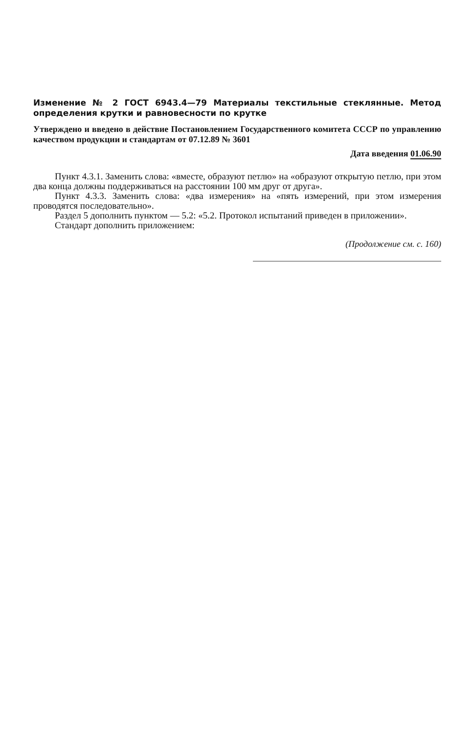Изменение № 2 ГОСТ 6943.4—79 Материалы текстильные стеклянные. Метод определения крутки и равновесности по крутке
Утверждено и введено в действие Постановлением Государственного комитета СССР по управлению качеством продукции и стандартам от 07.12.89 № 3601
Дата введения 01.06.90
Пункт 4.3.1. Заменить слова: «вместе, образуют петлю» на «образуют открытую петлю, при этом два конца должны поддерживаться на расстоянии 100 мм друг от друга».
Пункт 4.3.3. Заменить слова: «два измерения» на «пять измерений, при этом измерения проводятся последовательно».
Раздел 5 дополнить пунктом — 5.2: «5.2. Протокол испытаний приведен в приложении».
Стандарт дополнить приложением:
(Продолжение см. с. 160)